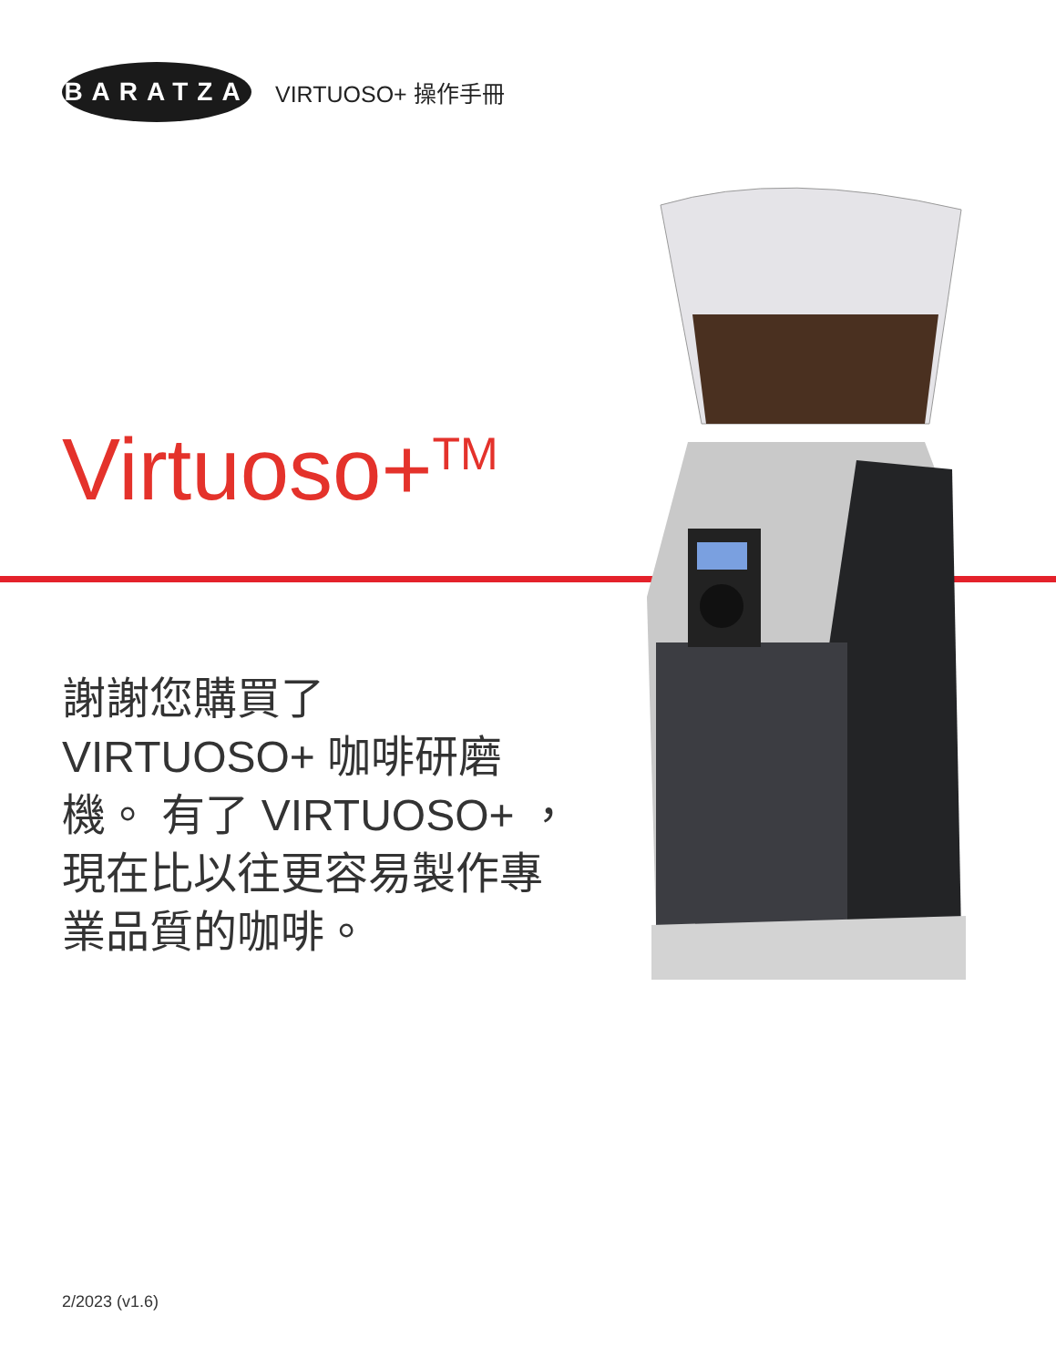BARATZA
VIRTUOSO+ 操作手冊
Virtuoso+<sup>TM</sup>
謝謝您購買了
VIRTUOSO+ 咖啡研磨
機。 有了 VIRTUOSO+ ，
現在比以往更容易製作專
業品質的咖啡。
2/2023 (v1.6)